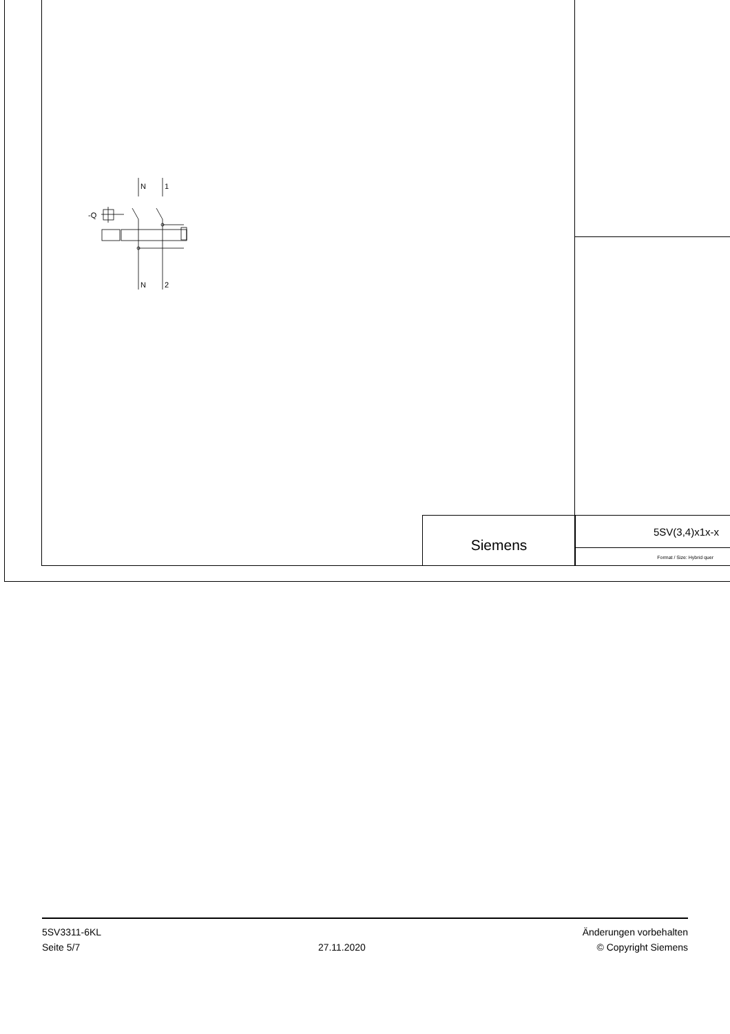N
1
-Q
N
2
Siemens
5SV(3,4)x1x-x
Format / Size: Hybrid quer
5SV3311-6KL
Seite 5/7
27.11.2020
Änderungen vorbehalten
© Copyright Siemens